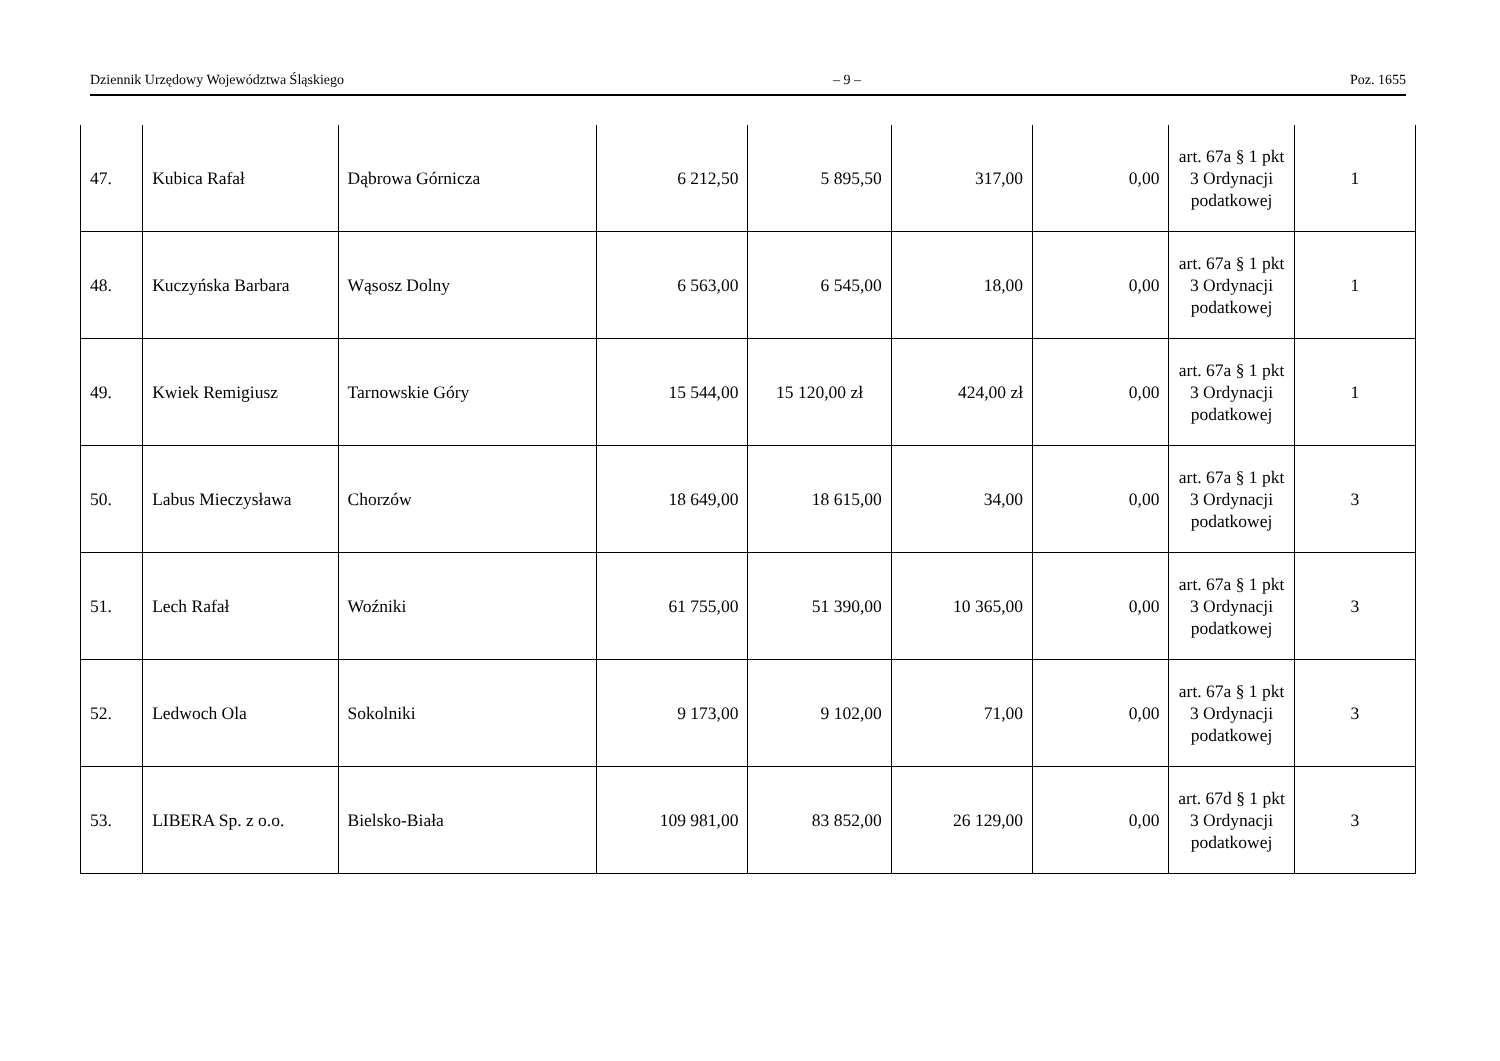Dziennik Urzędowy Województwa Śląskiego – 9 – Poz. 1655
| 47. | Kubica Rafał | Dąbrowa Górnicza | 6 212,50 | 5 895,50 | 317,00 | 0,00 | art. 67a § 1 pkt 3 Ordynacji podatkowej | 1 |
| 48. | Kuczyńska Barbara | Wąsosz Dolny | 6 563,00 | 6 545,00 | 18,00 | 0,00 | art. 67a § 1 pkt 3 Ordynacji podatkowej | 1 |
| 49. | Kwiek Remigiusz | Tarnowskie Góry | 15 544,00 | 15 120,00 zł | 424,00 zł | 0,00 | art. 67a § 1 pkt 3 Ordynacji podatkowej | 1 |
| 50. | Labus Mieczysława | Chorzów | 18 649,00 | 18 615,00 | 34,00 | 0,00 | art. 67a § 1 pkt 3 Ordynacji podatkowej | 3 |
| 51. | Lech Rafał | Woźniki | 61 755,00 | 51 390,00 | 10 365,00 | 0,00 | art. 67a § 1 pkt 3 Ordynacji podatkowej | 3 |
| 52. | Ledwoch Ola | Sokolniki | 9 173,00 | 9 102,00 | 71,00 | 0,00 | art. 67a § 1 pkt 3 Ordynacji podatkowej | 3 |
| 53. | LIBERA Sp. z o.o. | Bielsko-Biała | 109 981,00 | 83 852,00 | 26 129,00 | 0,00 | art. 67d § 1 pkt 3 Ordynacji podatkowej | 3 |